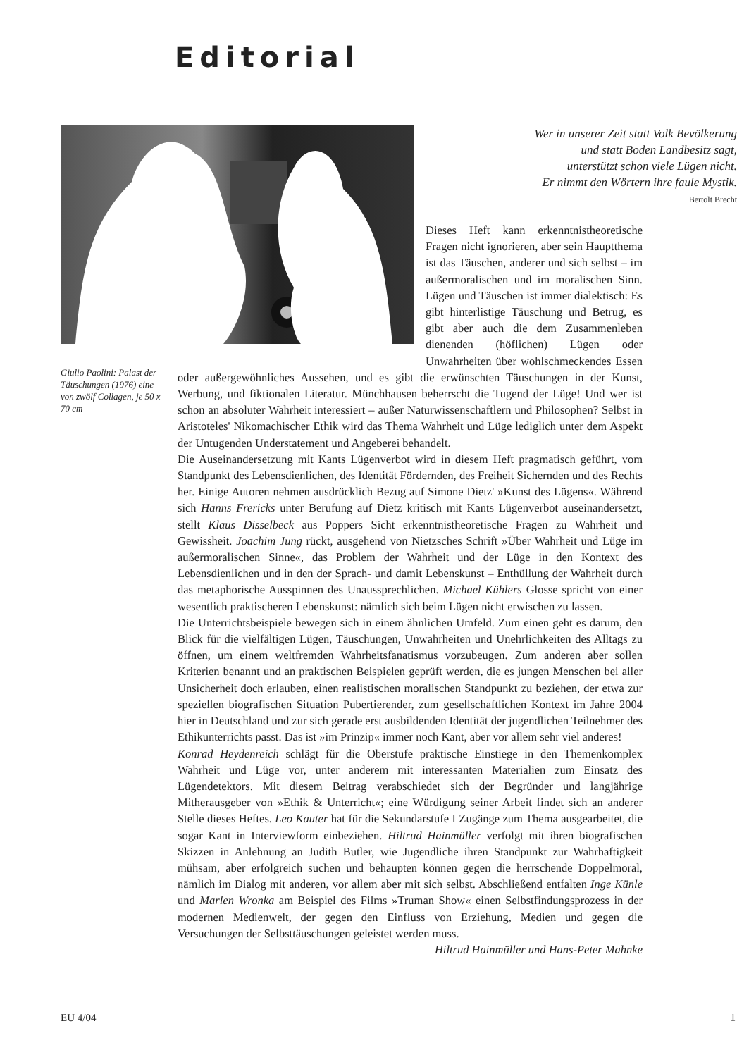Editorial
Giulio Paolini: Palast der Täuschungen (1976) eine von zwölf Collagen, je 50 x 70 cm
Wer in unserer Zeit statt Volk Bevölkerung
und statt Boden Landbesitz sagt,
unterstützt schon viele Lügen nicht.
Er nimmt den Wörtern ihre faule Mystik.
Bertolt Brecht
Dieses Heft kann erkenntnistheoretische Fragen nicht ignorieren, aber sein Hauptthema ist das Täuschen, anderer und sich selbst – im außermoralischen und im moralischen Sinn. Lügen und Täuschen ist immer dialektisch: Es gibt hinterlistige Täuschung und Betrug, es gibt aber auch die dem Zusammenleben dienenden (höflichen) Lügen oder Unwahrheiten über wohlschmeckendes Essen oder außergewöhnliches Aussehen, und es gibt die erwünschten Täuschungen in der Kunst, Werbung, und fiktionalen Literatur. Münchhausen beherrscht die Tugend der Lüge! Und wer ist schon an absoluter Wahrheit interessiert – außer Naturwissenschaftlern und Philosophen? Selbst in Aristoteles' Nikomachischer Ethik wird das Thema Wahrheit und Lüge lediglich unter dem Aspekt der Untugenden Understatement und Angeberei behandelt.
Die Auseinandersetzung mit Kants Lügenverbot wird in diesem Heft pragmatisch geführt, vom Standpunkt des Lebensdienlichen, des Identität Fördernden, des Freiheit Sichernden und des Rechts her. Einige Autoren nehmen ausdrücklich Bezug auf Simone Dietz' »Kunst des Lügens«. Während sich Hanns Frericks unter Berufung auf Dietz kritisch mit Kants Lügenverbot auseinandersetzt, stellt Klaus Disselbeck aus Poppers Sicht erkenntnistheoretische Fragen zu Wahrheit und Gewissheit. Joachim Jung rückt, ausgehend von Nietzsches Schrift »Über Wahrheit und Lüge im außermoralischen Sinne«, das Problem der Wahrheit und der Lüge in den Kontext des Lebensdienlichen und in den der Sprach- und damit Lebenskunst – Enthüllung der Wahrheit durch das metaphorische Ausspinnen des Unaussprechlichen. Michael Kühlers Glosse spricht von einer wesentlich praktischeren Lebenskunst: nämlich sich beim Lügen nicht erwischen zu lassen.
Die Unterrichtsbeispiele bewegen sich in einem ähnlichen Umfeld. Zum einen geht es darum, den Blick für die vielfältigen Lügen, Täuschungen, Unwahrheiten und Unehrlichkeiten des Alltags zu öffnen, um einem weltfremden Wahrheitsfanatismus vorzubeugen. Zum anderen aber sollen Kriterien benannt und an praktischen Beispielen geprüft werden, die es jungen Menschen bei aller Unsicherheit doch erlauben, einen realistischen moralischen Standpunkt zu beziehen, der etwa zur speziellen biografischen Situation Pubertierender, zum gesellschaftlichen Kontext im Jahre 2004 hier in Deutschland und zur sich gerade erst ausbildenden Identität der jugendlichen Teilnehmer des Ethikunterrichts passt. Das ist »im Prinzip« immer noch Kant, aber vor allem sehr viel anderes!
Konrad Heydenreich schlägt für die Oberstufe praktische Einstiege in den Themenkomplex Wahrheit und Lüge vor, unter anderem mit interessanten Materialien zum Einsatz des Lügendetektors. Mit diesem Beitrag verabschiedet sich der Begründer und langjährige Mitherausgeber von »Ethik & Unterricht«; eine Würdigung seiner Arbeit findet sich an anderer Stelle dieses Heftes. Leo Kauter hat für die Sekundarstufe I Zugänge zum Thema ausgearbeitet, die sogar Kant in Interviewform einbeziehen. Hiltrud Hainmüller verfolgt mit ihren biografischen Skizzen in Anlehnung an Judith Butler, wie Jugendliche ihren Standpunkt zur Wahrhaftigkeit mühsam, aber erfolgreich suchen und behaupten können gegen die herrschende Doppelmoral, nämlich im Dialog mit anderen, vor allem aber mit sich selbst. Abschließend entfalten Inge Künle und Marlen Wronka am Beispiel des Films »Truman Show« einen Selbstfindungsprozess in der modernen Medienwelt, der gegen den Einfluss von Erziehung, Medien und gegen die Versuchungen der Selbsttäuschungen geleistet werden muss.
Hiltrud Hainmüller und Hans-Peter Mahnke
EU 4/04 1